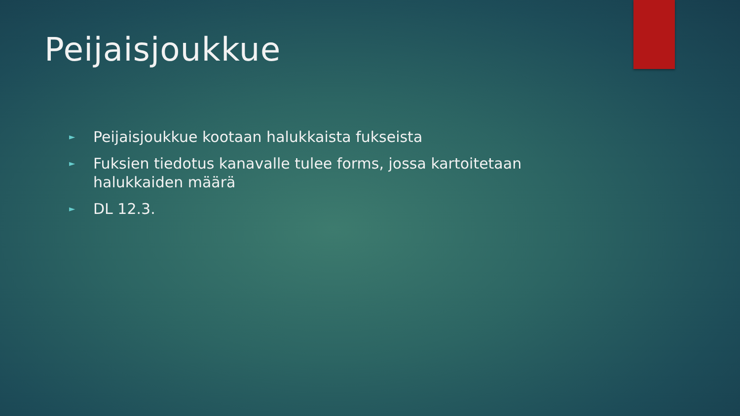Peijaisjoukkue
► Peijaisjoukkue kootaan halukkaista fukseista
► Fuksien tiedotus kanavalle tulee forms, jossa kartoitetaan halukkaiden määrä
► DL 12.3.